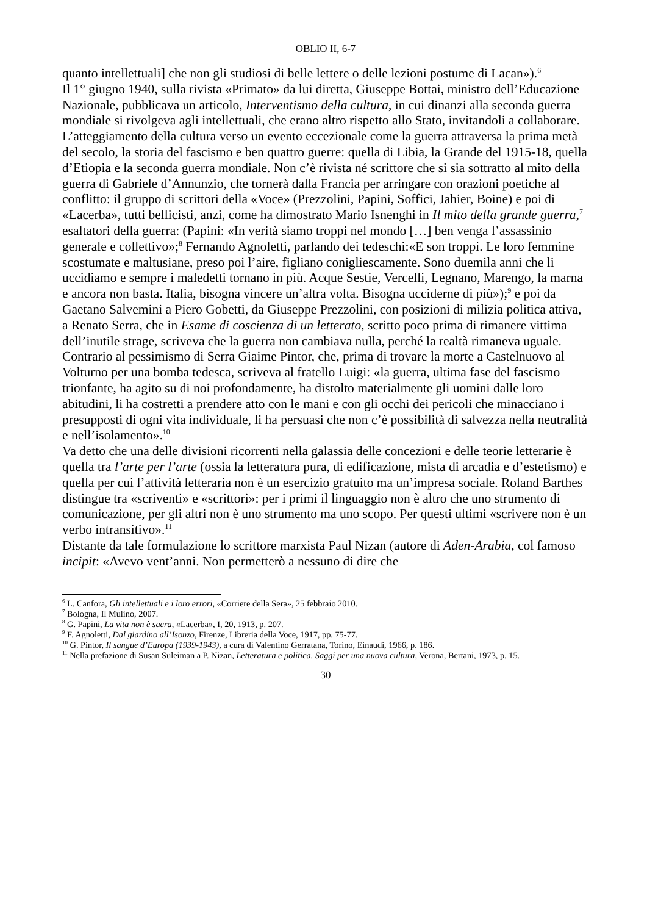OBLIO II, 6-7
quanto intellettuali] che non gli studiosi di belle lettere o delle lezioni postume di Lacan»).<sup>6</sup>
Il 1° giugno 1940, sulla rivista «Primato» da lui diretta, Giuseppe Bottai, ministro dell’Educazione Nazionale, pubblicava un articolo, Interventismo della cultura, in cui dinanzi alla seconda guerra mondiale si rivolgeva agli intellettuali, che erano altro rispetto allo Stato, invitandoli a collaborare. L’atteggiamento della cultura verso un evento eccezionale come la guerra attraversa la prima metà del secolo, la storia del fascismo e ben quattro guerre: quella di Libia, la Grande del 1915-18, quella d’Etiopia e la seconda guerra mondiale. Non c’è rivista né scrittore che si sia sottratto al mito della guerra di Gabriele d’Annunzio, che tornerà dalla Francia per arringare con orazioni poetiche al conflitto: il gruppo di scrittori della «Voce» (Prezzolini, Papini, Soffici, Jahier, Boine) e poi di «Lacerba», tutti bellicisti, anzi, come ha dimostrato Mario Isnenghi in Il mito della grande guerra,<sup>7</sup> esaltatori della guerra: (Papini: «In verità siamo troppi nel mondo […] ben venga l’assassinio generale e collettivo»;<sup>8</sup> Fernando Agnoletti, parlando dei tedeschi:«E son troppi. Le loro femmine scostumate e maltusiane, preso poi l’aire, figliano conigliescamente. Sono duemila anni che li uccidiamo e sempre i maledetti tornano in più. Acque Sestie, Vercelli, Legnano, Marengo, la marna e ancora non basta. Italia, bisogna vincere un’altra volta. Bisogna ucciderne di più»);<sup>9</sup> e poi da Gaetano Salvemini a Piero Gobetti, da Giuseppe Prezzolini, con posizioni di milizia politica attiva, a Renato Serra, che in Esame di coscienza di un letterato, scritto poco prima di rimanere vittima dell’inutile strage, scriveva che la guerra non cambiava nulla, perché la realtà rimaneva uguale. Contrario al pessimismo di Serra Giaime Pintor, che, prima di trovare la morte a Castelnuovo al Volturno per una bomba tedesca, scriveva al fratello Luigi: «la guerra, ultima fase del fascismo trionfante, ha agito su di noi profondamente, ha distolto materialmente gli uomini dalle loro abitudini, li ha costretti a prendere atto con le mani e con gli occhi dei pericoli che minacciano i presupposti di ogni vita individuale, li ha persuasi che non c’è possibilità di salvezza nella neutralità e nell’isolamento».<sup>10</sup>
Va detto che una delle divisioni ricorrenti nella galassia delle concezioni e delle teorie letterarie è quella tra l’arte per l’arte (ossia la letteratura pura, di edificazione, mista di arcadia e d’estetismo) e quella per cui l’attività letteraria non è un esercizio gratuito ma un’impresa sociale. Roland Barthes distingue tra «scriventi» e «scrittori»: per i primi il linguaggio non è altro che uno strumento di comunicazione, per gli altri non è uno strumento ma uno scopo. Per questi ultimi «scrivere non è un verbo intransitivo».<sup>11</sup>
Distante da tale formulazione lo scrittore marxista Paul Nizan (autore di Aden-Arabia, col famoso incipit: «Avevo vent’anni. Non permetterò a nessuno di dire che
<sup>6</sup> L. Canfora, Gli intellettuali e i loro errori, «Corriere della Sera», 25 febbraio 2010.
<sup>7</sup> Bologna, Il Mulino, 2007.
<sup>8</sup> G. Papini, La vita non è sacra, «Lacerba», I, 20, 1913, p. 207.
<sup>9</sup> F. Agnoletti, Dal giardino all’Isonzo, Firenze, Libreria della Voce, 1917, pp. 75-77.
<sup>10</sup> G. Pintor, Il sangue d’Europa (1939-1943), a cura di Valentino Gerratana, Torino, Einaudi, 1966, p. 186.
<sup>11</sup> Nella prefazione di Susan Suleiman a P. Nizan, Letteratura e politica. Saggi per una nuova cultura, Verona, Bertani, 1973, p. 15.
30